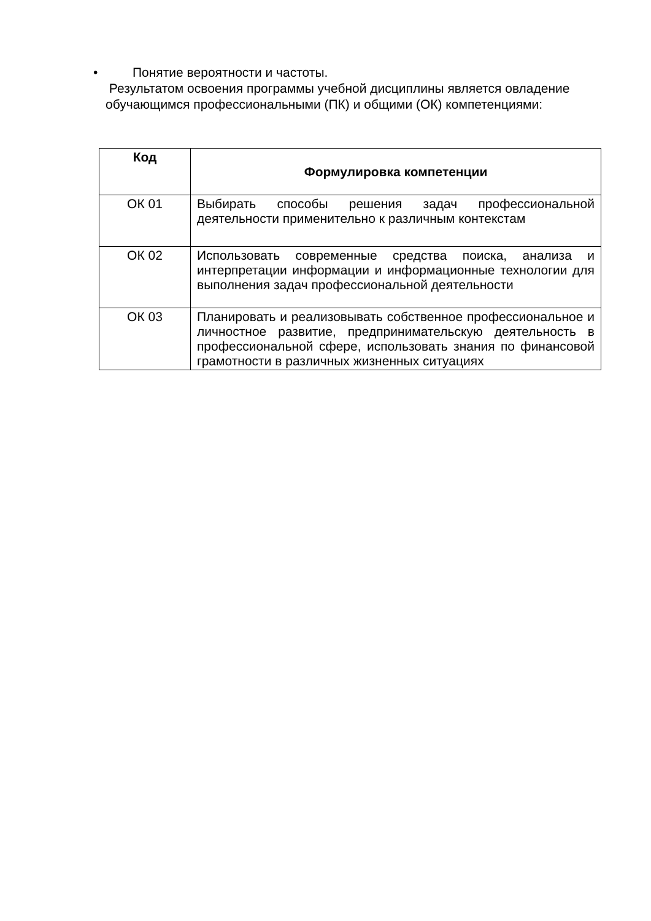• Понятие вероятности и частоты.
Результатом освоения программы учебной дисциплины является овладение обучающимся профессиональными (ПК) и общими (ОК) компетенциями:
| Код | Формулировка компетенции |
| --- | --- |
| ОК 01 | Выбирать способы решения задач профессиональной деятельности применительно к различным контекстам |
| ОК 02 | Использовать современные средства поиска, анализа и интерпретации информации и информационные технологии для выполнения задач профессиональной деятельности |
| ОК 03 | Планировать и реализовывать собственное профессиональное и личностное развитие, предпринимательскую деятельность в профессиональной сфере, использовать знания по финансовой грамотности в различных жизненных ситуациях |